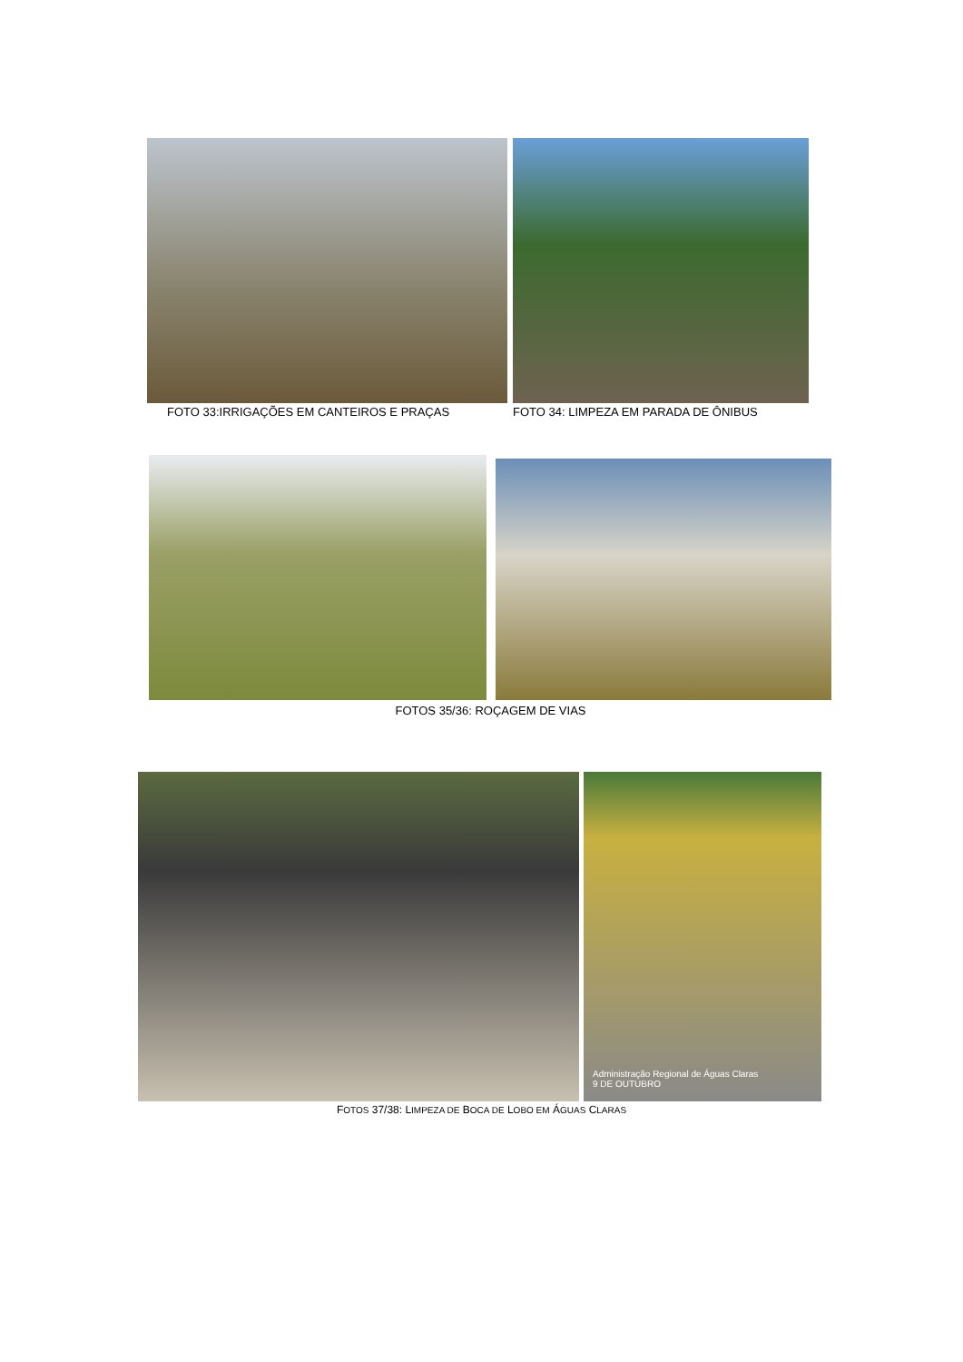FOTO 33:IRRIGAÇÕES EM CANTEIROS E PRAÇAS
FOTO 34: LIMPEZA EM PARADA DE ÔNIBUS
FOTOS 35/36: ROÇAGEM DE VIAS
Administração Regional de Águas Claras
9 DE OUTUBRO
FOTOS 37/38: LIMPEZA DE BOCA DE LOBO EM ÁGUAS CLARAS